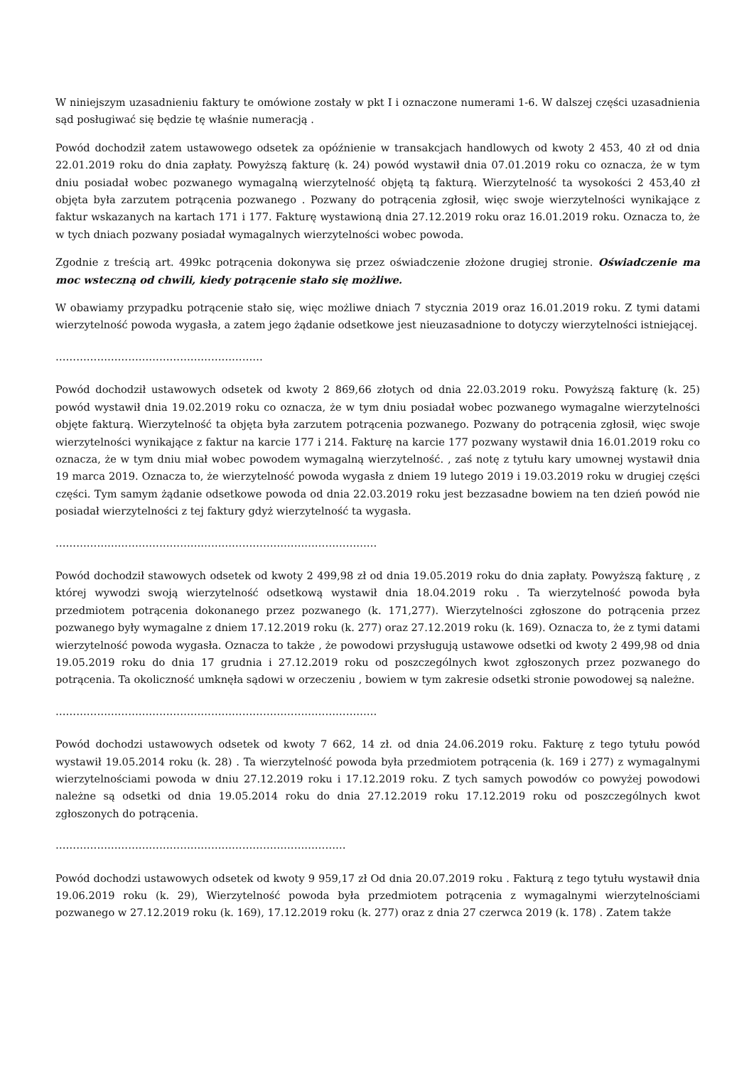W niniejszym uzasadnieniu faktury te omówione zostały w pkt I i oznaczone numerami 1-6. W dalszej części uzasadnienia sąd posługiwać się będzie tę właśnie numeracją .
Powód dochodził zatem ustawowego odsetek za opóźnienie w transakcjach handlowych od kwoty 2 453, 40 zł od dnia 22.01.2019 roku do dnia zapłaty. Powyższą fakturę (k. 24) powód wystawił dnia 07.01.2019 roku co oznacza, że w tym dniu posiadał wobec pozwanego wymagalną wierzytelność objętą tą fakturą. Wierzytelność ta wysokości 2 453,40 zł objęta była zarzutem potrącenia pozwanego . Pozwany do potrącenia zgłosił, więc swoje wierzytelności wynikające z faktur wskazanych na kartach 171 i 177. Fakturę wystawioną dnia 27.12.2019 roku oraz 16.01.2019 roku. Oznacza to, że w tych dniach pozwany posiadał wymagalnych wierzytelności wobec powoda.
Zgodnie z treścią art. 499kc potrącenia dokonywa się przez oświadczenie złożone drugiej stronie. Oświadczenie ma moc wsteczną od chwili, kiedy potrącenie stało się możliwe.
W obawiamy przypadku potrącenie stało się, więc możliwe dniach 7 stycznia 2019 oraz 16.01.2019 roku. Z tymi datami wierzytelność powoda wygasła, a zatem jego żądanie odsetkowe jest nieuzasadnione to dotyczy wierzytelności istniejącej.
……………………………………………………
Powód dochodził ustawowych odsetek od kwoty 2 869,66 złotych od dnia 22.03.2019 roku. Powyższą fakturę (k. 25) powód wystawił dnia 19.02.2019 roku co oznacza, że w tym dniu posiadał wobec pozwanego wymagalne wierzytelności objęte fakturą. Wierzytelność ta objęta była zarzutem potrącenia pozwanego. Pozwany do potrącenia zgłosił, więc swoje wierzytelności wynikające z faktur na karcie 177 i 214. Fakturę na karcie 177 pozwany wystawił dnia 16.01.2019 roku co oznacza, że w tym dniu miał wobec powodem wymagalną wierzytelność. , zaś notę z tytułu kary umownej wystawił dnia 19 marca 2019. Oznacza to, że wierzytelność powoda wygasła z dniem 19 lutego 2019 i 19.03.2019 roku w drugiej części części. Tym samym żądanie odsetkowe powoda od dnia 22.03.2019 roku jest bezzasadne bowiem na ten dzień powód nie posiadał wierzytelności z tej faktury gdyż wierzytelność ta wygasła.
…………………………………………………………………………………
Powód dochodził stawowych odsetek od kwoty 2 499,98 zł od dnia 19.05.2019 roku do dnia zapłaty. Powyższą fakturę , z której wywodzi swoją wierzytelność odsetkową wystawił dnia 18.04.2019 roku . Ta wierzytelność powoda była przedmiotem potrącenia dokonanego przez pozwanego (k. 171,277). Wierzytelności zgłoszone do potrącenia przez pozwanego były wymagalne z dniem 17.12.2019 roku (k. 277) oraz 27.12.2019 roku (k. 169). Oznacza to, że z tymi datami wierzytelność powoda wygasła. Oznacza to także , że powodowi przysługują ustawowe odsetki od kwoty 2 499,98 od dnia 19.05.2019 roku do dnia 17 grudnia i 27.12.2019 roku od poszczególnych kwot zgłoszonych przez pozwanego do potrącenia. Ta okoliczność umknęła sądowi w orzeczeniu , bowiem w tym zakresie odsetki stronie powodowej są należne.
…………………………………………………………………………………
Powód dochodzi ustawowych odsetek od kwoty 7 662, 14 zł. od dnia 24.06.2019 roku. Fakturę z tego tytułu powód wystawił 19.05.2014 roku (k. 28) . Ta wierzytelność powoda była przedmiotem potrącenia (k. 169 i 277) z wymagalnymi wierzytelnościami powoda w dniu 27.12.2019 roku i 17.12.2019 roku. Z tych samych powodów co powyżej powodowi należne są odsetki od dnia 19.05.2014 roku do dnia 27.12.2019 roku 17.12.2019 roku od poszczególnych kwot zgłoszonych do potrącenia.
…………………………………………………………………………
Powód dochodzi ustawowych odsetek od kwoty 9 959,17 zł Od dnia 20.07.2019 roku . Fakturą z tego tytułu wystawił dnia 19.06.2019 roku (k. 29), Wierzytelność powoda była przedmiotem potrącenia z wymagalnymi wierzytelnościami pozwanego w 27.12.2019 roku (k. 169), 17.12.2019 roku (k. 277) oraz z dnia 27 czerwca 2019 (k. 178) . Zatem także